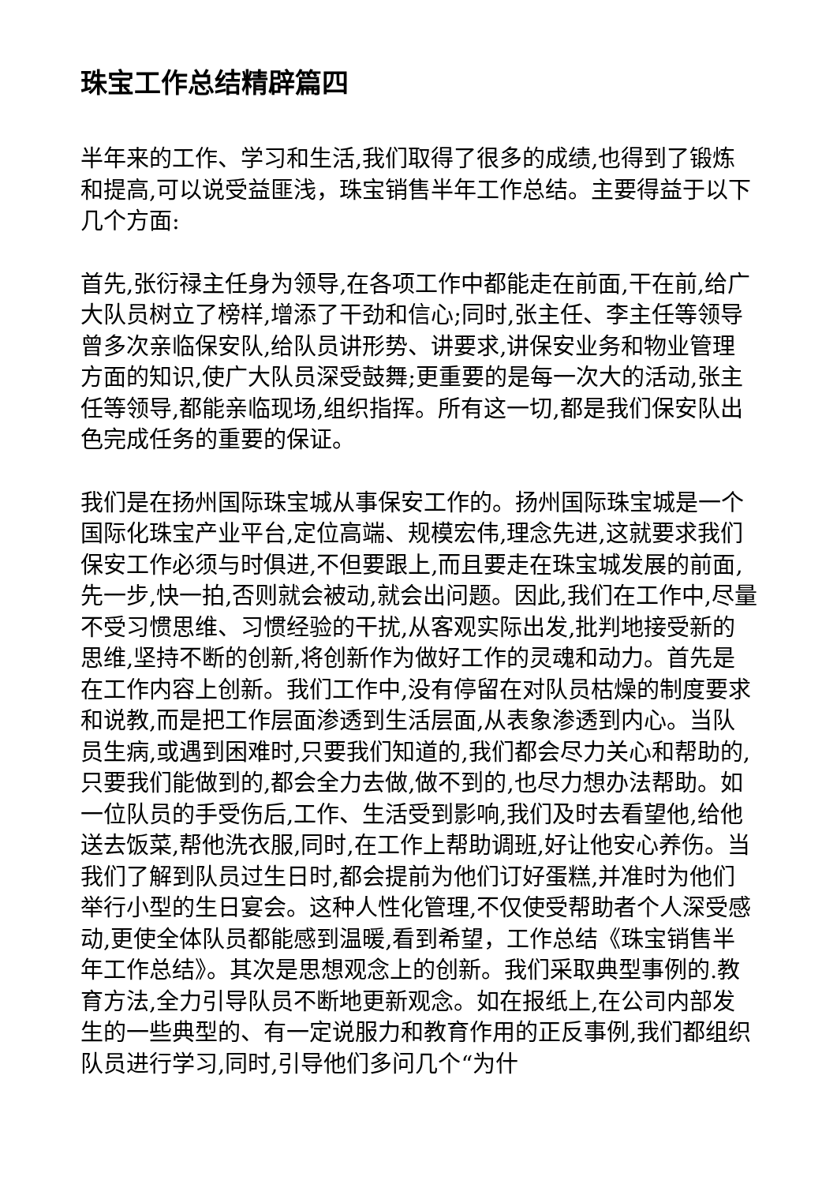珠宝工作总结精辟篇四
半年来的工作、学习和生活,我们取得了很多的成绩,也得到了锻炼和提高,可以说受益匪浅，珠宝销售半年工作总结。主要得益于以下几个方面:
首先,张衍禄主任身为领导,在各项工作中都能走在前面,干在前,给广大队员树立了榜样,增添了干劲和信心;同时,张主任、李主任等领导曾多次亲临保安队,给队员讲形势、讲要求,讲保安业务和物业管理方面的知识,使广大队员深受鼓舞;更重要的是每一次大的活动,张主任等领导,都能亲临现场,组织指挥。所有这一切,都是我们保安队出色完成任务的重要的保证。
我们是在扬州国际珠宝城从事保安工作的。扬州国际珠宝城是一个国际化珠宝产业平台,定位高端、规模宏伟,理念先进,这就要求我们保安工作必须与时俱进,不但要跟上,而且要走在珠宝城发展的前面,先一步,快一拍,否则就会被动,就会出问题。因此,我们在工作中,尽量不受习惯思维、习惯经验的干扰,从客观实际出发,批判地接受新的思维,坚持不断的创新,将创新作为做好工作的灵魂和动力。首先是在工作内容上创新。我们工作中,没有停留在对队员枯燥的制度要求和说教,而是把工作层面渗透到生活层面,从表象渗透到内心。当队员生病,或遇到困难时,只要我们知道的,我们都会尽力关心和帮助的,只要我们能做到的,都会全力去做,做不到的,也尽力想办法帮助。如一位队员的手受伤后,工作、生活受到影响,我们及时去看望他,给他送去饭菜,帮他洗衣服,同时,在工作上帮助调班,好让他安心养伤。当我们了解到队员过生日时,都会提前为他们订好蛋糕,并准时为他们举行小型的生日宴会。这种人性化管理,不仅使受帮助者个人深受感动,更使全体队员都能感到温暖,看到希望，工作总结《珠宝销售半年工作总结》。其次是思想观念上的创新。我们采取典型事例的.教育方法,全力引导队员不断地更新观念。如在报纸上,在公司内部发生的一些典型的、有一定说服力和教育作用的正反事例,我们都组织队员进行学习,同时,引导他们多问几个“为什